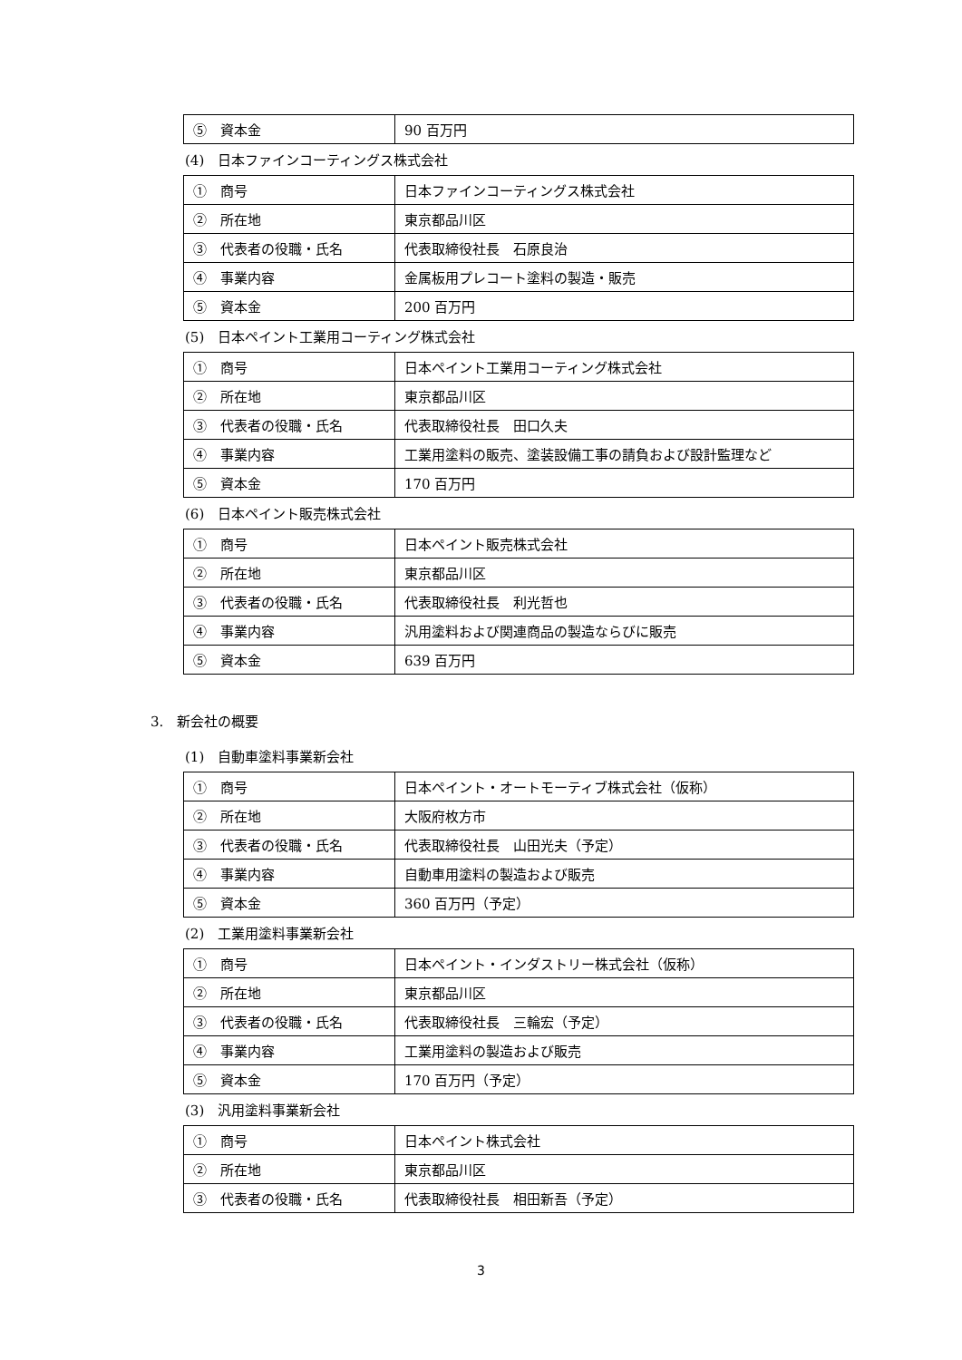| ⑤ 資本金 | 90 百万円 |
(4)　日本ファインコーティングス株式会社
| ① 商号 | 日本ファインコーティングス株式会社 |
| ② 所在地 | 東京都品川区 |
| ③ 代表者の役職・氏名 | 代表取締役社長 石原良治 |
| ④ 事業内容 | 金属板用プレコート塗料の製造・販売 |
| ⑤ 資本金 | 200 百万円 |
(5)　日本ペイント工業用コーティング株式会社
| ① 商号 | 日本ペイント工業用コーティング株式会社 |
| ② 所在地 | 東京都品川区 |
| ③ 代表者の役職・氏名 | 代表取締役社長 田口久夫 |
| ④ 事業内容 | 工業用塗料の販売、塗装設備工事の請負および設計監理など |
| ⑤ 資本金 | 170 百万円 |
(6)　日本ペイント販売株式会社
| ① 商号 | 日本ペイント販売株式会社 |
| ② 所在地 | 東京都品川区 |
| ③ 代表者の役職・氏名 | 代表取締役社長 利光哲也 |
| ④ 事業内容 | 汎用塗料および関連商品の製造ならびに販売 |
| ⑤ 資本金 | 639 百万円 |
3.　新会社の概要
(1)　自動車塗料事業新会社
| ① 商号 | 日本ペイント・オートモーティブ株式会社（仮称） |
| ② 所在地 | 大阪府枚方市 |
| ③ 代表者の役職・氏名 | 代表取締役社長 山田光夫（予定） |
| ④ 事業内容 | 自動車用塗料の製造および販売 |
| ⑤ 資本金 | 360 百万円（予定） |
(2)　工業用塗料事業新会社
| ① 商号 | 日本ペイント・インダストリー株式会社（仮称） |
| ② 所在地 | 東京都品川区 |
| ③ 代表者の役職・氏名 | 代表取締役社長 三輪宏（予定） |
| ④ 事業内容 | 工業用塗料の製造および販売 |
| ⑤ 資本金 | 170 百万円（予定） |
(3)　汎用塗料事業新会社
| ① 商号 | 日本ペイント株式会社 |
| ② 所在地 | 東京都品川区 |
| ③ 代表者の役職・氏名 | 代表取締役社長 相田新吾（予定） |
3